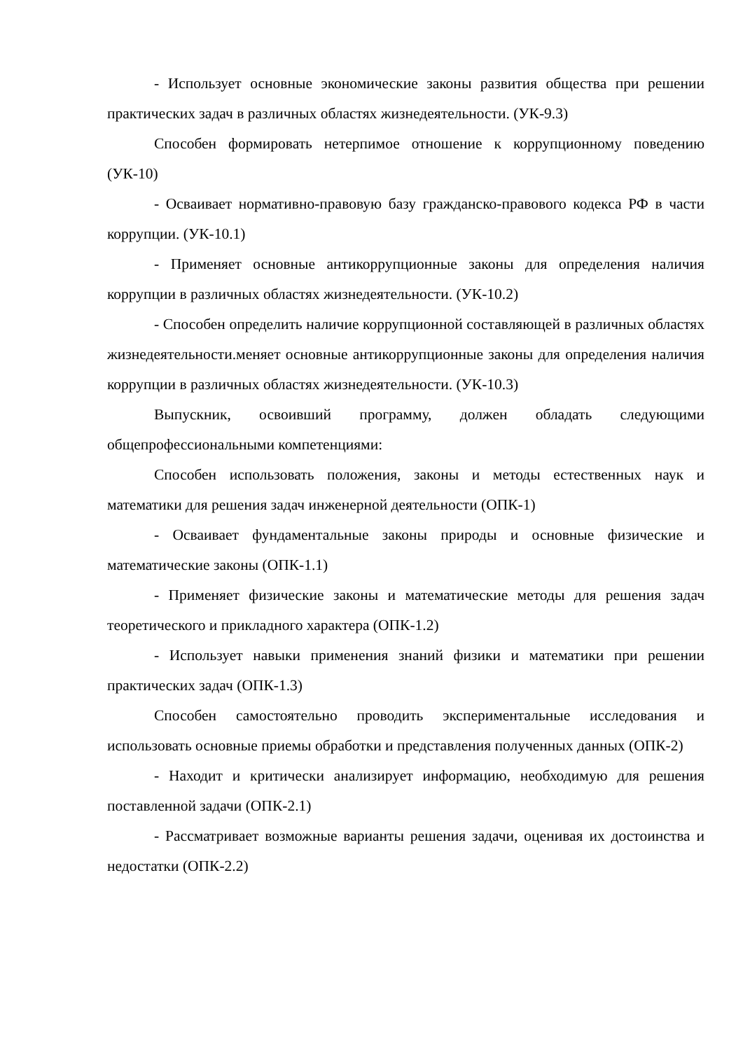- Использует основные экономические законы развития общества при решении практических задач в различных областях жизнедеятельности. (УК-9.3)
Способен формировать нетерпимое отношение к коррупционному поведению (УК-10)
- Осваивает нормативно-правовую базу гражданско-правового кодекса РФ в части коррупции. (УК-10.1)
- Применяет основные антикоррупционные законы для определения наличия коррупции в различных областях жизнедеятельности. (УК-10.2)
- Способен определить наличие коррупционной составляющей в различных областях жизнедеятельности.меняет основные антикоррупционные законы для определения наличия коррупции в различных областях жизнедеятельности. (УК-10.3)
Выпускник, освоивший программу, должен обладать следующими общепрофессиональными компетенциями:
Способен использовать положения, законы и методы естественных наук и математики для решения задач инженерной деятельности (ОПК-1)
- Осваивает фундаментальные законы природы и основные физические и математические законы (ОПК-1.1)
- Применяет физические законы и математические методы для решения задач теоретического и прикладного характера (ОПК-1.2)
- Использует навыки применения знаний физики и математики при решении практических задач (ОПК-1.3)
Способен самостоятельно проводить экспериментальные исследования и использовать основные приемы обработки и представления полученных данных (ОПК-2)
- Находит и критически анализирует информацию, необходимую для решения поставленной задачи (ОПК-2.1)
- Рассматривает возможные варианты решения задачи, оценивая их достоинства и недостатки (ОПК-2.2)